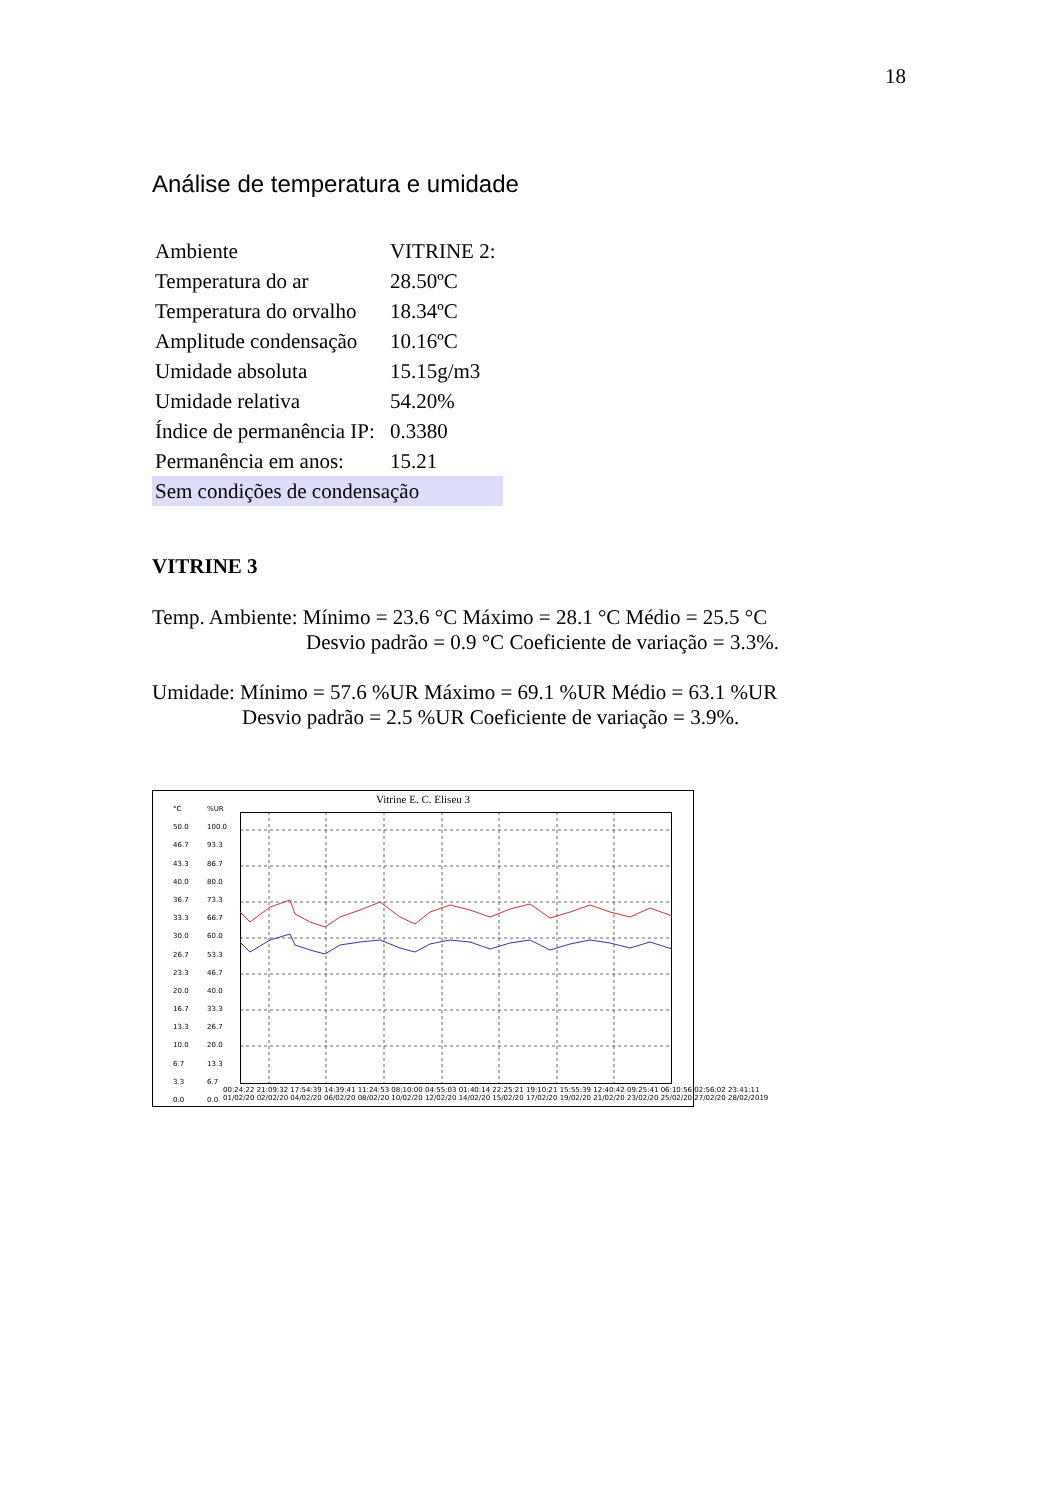18
Análise de temperatura e umidade
| Ambiente | VITRINE 2: |
| Temperatura do ar | 28.50ºC |
| Temperatura do orvalho | 18.34ºC |
| Amplitude condensação | 10.16ºC |
| Umidade absoluta | 15.15g/m3 |
| Umidade relativa | 54.20% |
| Índice de permanência IP: | 0.3380 |
| Permanência em anos: | 15.21 |
| Sem condições de condensação | |
VITRINE 3
Temp. Ambiente: Mínimo = 23.6 °C Máximo = 28.1 °C Médio = 25.5 °C
Desvio padrão = 0.9 °C Coeficiente de variação = 3.3%.
Umidade: Mínimo = 57.6 %UR Máximo = 69.1 %UR Médio = 63.1 %UR
Desvio padrão = 2.5 %UR Coeficiente de variação = 3.9%.
Vitrine E. C. Eliseu 3
°C
50.0
46.7
43.3
40.0
36.7
33.3
30.0
26.7
23.3
20.0
16.7
13.3
10.0
6.7
3.3
0.0
%UR
100.0
93.3
86.7
80.0
73.3
66.7
60.0
53.3
46.7
40.0
33.3
26.7
20.0
13.3
6.7
0.0
00:24:22 21:09:32 17:54:39 14:39:41 11:24:53 08:10:00 04:55:03 01:40:14 22:25:21 19:10:21 15:55:39 12:40:42 09:25:41 06:10:56 02:56:02 23:41:11
01/02/20 02/02/20 04/02/20 06/02/20 08/02/20 10/02/20 12/02/20 14/02/20 15/02/20 17/02/20 19/02/20 21/02/20 23/02/20 25/02/20 27/02/20 28/02/2019